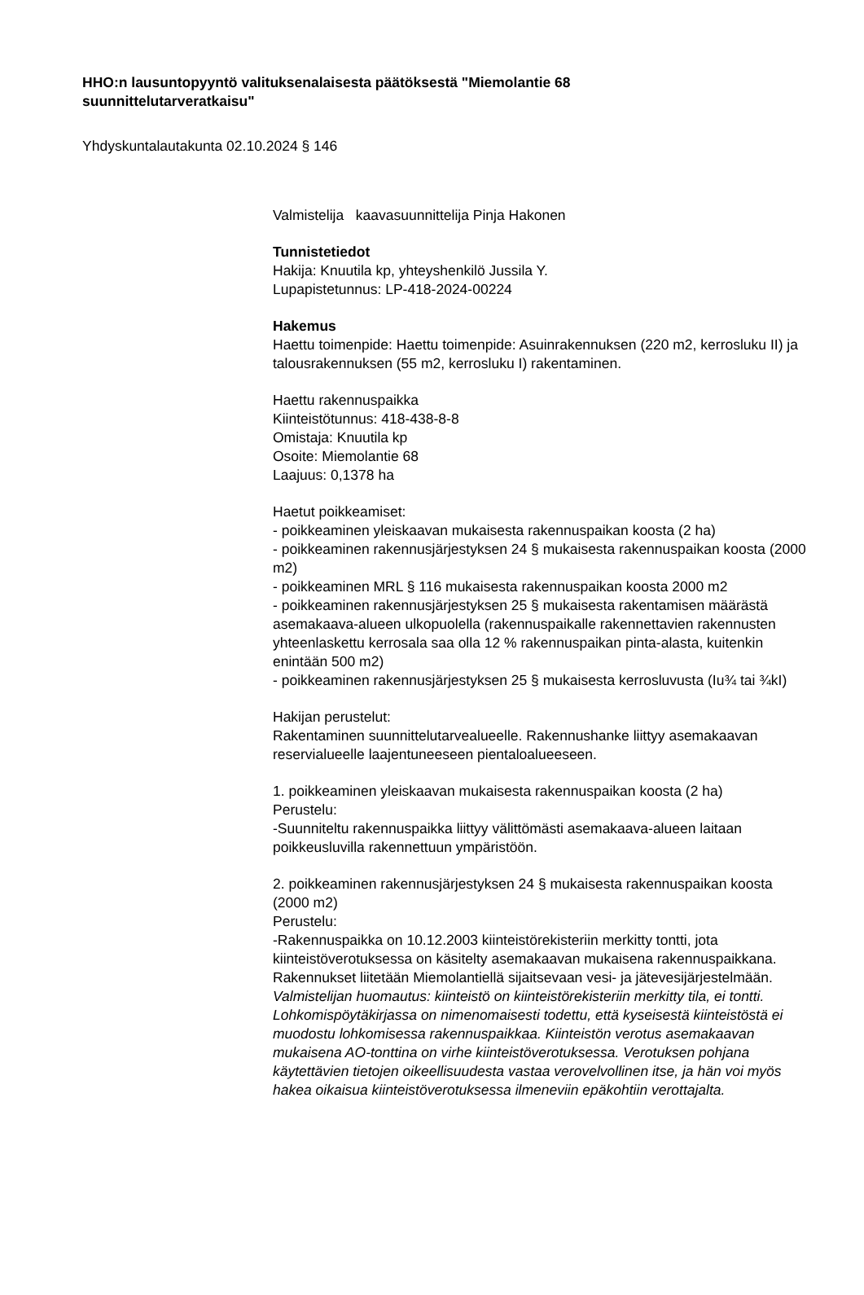HHO:n lausuntopyyntö valituksenalaisesta päätöksestä "Miemolantie 68 suunnittelutarveratkaisu"
Yhdyskuntalautakunta 02.10.2024 § 146
Valmistelija kaavasuunnittelija Pinja Hakonen
Tunnistetiedot
Hakija: Knuutila kp, yhteyshenkilö Jussila Y.
Lupapistetunnus: LP-418-2024-00224
Hakemus
Haettu toimenpide: Haettu toimenpide: Asuinrakennuksen (220 m2, kerrosluku II) ja talousrakennuksen (55 m2, kerrosluku I) rakentaminen.
Haettu rakennuspaikka
Kiinteistötunnus: 418-438-8-8
Omistaja: Knuutila kp
Osoite: Miemolantie 68
Laajuus: 0,1378 ha
Haetut poikkeamiset:
- poikkeaminen yleiskaavan mukaisesta rakennuspaikan koosta (2 ha)
- poikkeaminen rakennusjärjestyksen 24 § mukaisesta rakennuspaikan koosta (2000 m2)
- poikkeaminen MRL § 116 mukaisesta rakennuspaikan koosta 2000 m2
- poikkeaminen rakennusjärjestyksen 25 § mukaisesta rakentamisen määrästä asemakaava-alueen ulkopuolella (rakennuspaikalle rakennettavien rakennusten yhteenlaskettu kerrosala saa olla 12 % rakennuspaikan pinta-alasta, kuitenkin enintään 500 m2)
- poikkeaminen rakennusjärjestyksen 25 § mukaisesta kerrosluvusta (Iu¾ tai ¾kI)
Hakijan perustelut:
Rakentaminen suunnittelutarvealueelle. Rakennushanke liittyy asemakaavan reservialueelle laajentuneeseen pientaloalueeseen.
1. poikkeaminen yleiskaavan mukaisesta rakennuspaikan koosta (2 ha)
Perustelu:
-Suunniteltu rakennuspaikka liittyy välittömästi asemakaava-alueen laitaan poikkeusluvilla rakennettuun ympäristöön.
2. poikkeaminen rakennusjärjestyksen 24 § mukaisesta rakennuspaikan koosta (2000 m2)
Perustelu:
-Rakennuspaikka on 10.12.2003 kiinteistörekisteriin merkitty tontti, jota kiinteistöverotuksessa on käsitelty asemakaavan mukaisena rakennuspaikkana. Rakennukset liitetään Miemolantiellä sijaitsevaan vesi- ja jätevesijärjestelmään.
Valmistelijan huomautus: kiinteistö on kiinteistörekisteriin merkitty tila, ei tontti. Lohkomispöytäkirjassa on nimenomaisesti todettu, että kyseisestä kiinteistöstä ei muodostu lohkomisessa rakennuspaikkaa. Kiinteistön verotus asemakaavan mukaisena AO-tonttina on virhe kiinteistöverotuksessa. Verotuksen pohjana käytettävien tietojen oikeellisuudesta vastaa verovelvollinen itse, ja hän voi myös hakea oikaisua kiinteistöverotuksessa ilmeneviin epäkohtiin verottajalta.